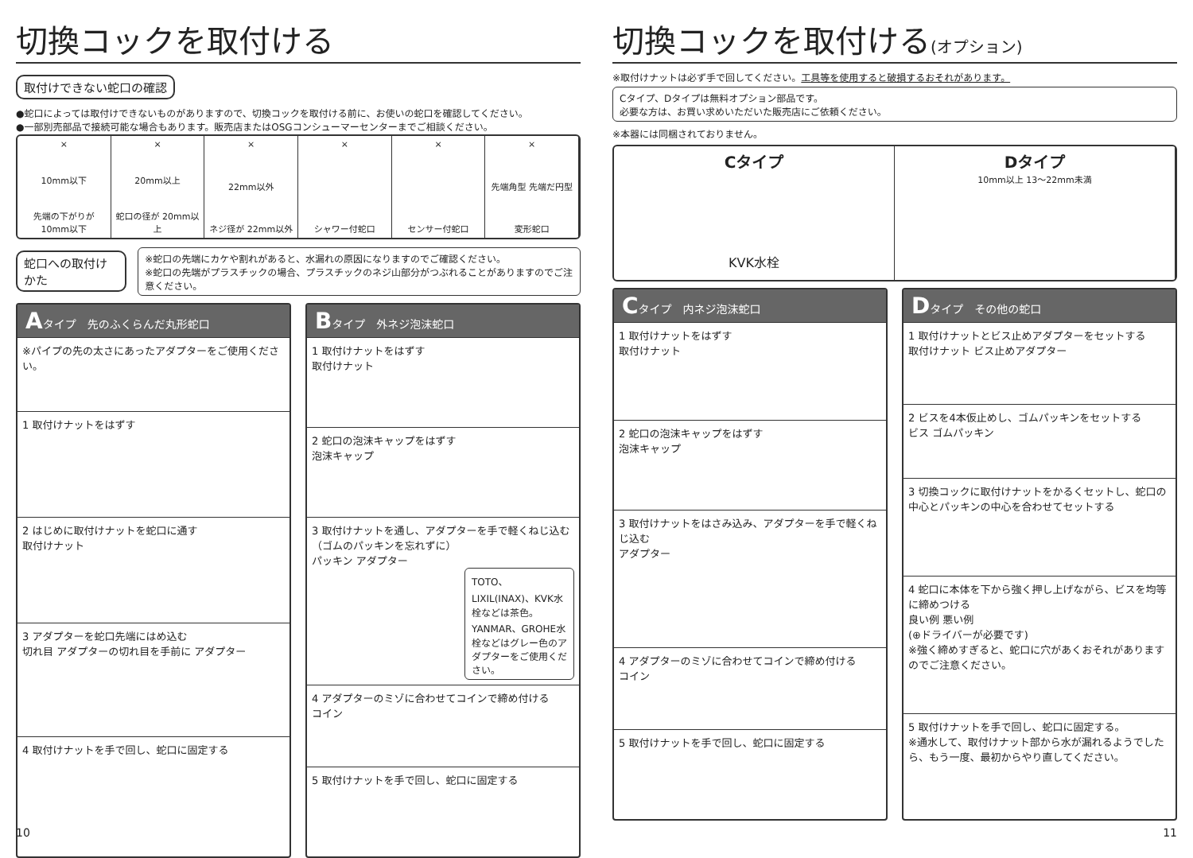切換コックを取付ける
取付けできない蛇口の確認
●蛇口によっては取付けできないものがありますので、切換コックを取付ける前に、お使いの蛇口を確認してください。
●一部別売部品で接続可能な場合もあります。販売店またはOSGコンシューマーセンターまでご相談ください。
×
10mm以下
先端の下がりが 10mm以下
×
20mm以上
蛇口の径が 20mm以上
×
22mm以外
ネジ径が 22mm以外
×
シャワー付蛇口
×
センサー付蛇口
×
先端角型 先端だ円型
変形蛇口
蛇口への取付けかた
※蛇口の先端にカケや割れがあると、水漏れの原因になりますのでご確認ください。
※蛇口の先端がプラスチックの場合、プラスチックのネジ山部分がつぶれることがありますのでご注意ください。
Aタイプ　先のふくらんだ丸形蛇口
※パイプの先の太さにあったアダプターをご使用ください。
1 取付けナットをはずす
2 はじめに取付けナットを蛇口に通す
取付けナット
3 アダプターを蛇口先端にはめ込む
切れ目 アダプターの切れ目を手前に アダプター
4 取付けナットを手で回し、蛇口に固定する
Bタイプ　外ネジ泡沫蛇口
1 取付けナットをはずす
取付けナット
2 蛇口の泡沫キャップをはずす
泡沫キャップ
3 取付けナットを通し、アダプターを手で軽くねじ込む（ゴムのパッキンを忘れずに）
パッキン アダプター
TOTO、LIXIL(INAX)、KVK水栓などは茶色。YANMAR、GROHE水栓などはグレー色のアダプターをご使用ください。
4 アダプターのミゾに合わせてコインで締め付ける
コイン
5 取付けナットを手で回し、蛇口に固定する
10
切換コックを取付ける(オプション)
※取付けナットは必ず手で回してください。工具等を使用すると破損するおそれがあります。
Cタイプ、Dタイプは無料オプション部品です。
必要な方は、お買い求めいただいた販売店にご依頼ください。
※本器には同梱されておりません。
Cタイプ
KVK水栓
Dタイプ
10mm以上 13〜22mm未満
Cタイプ　内ネジ泡沫蛇口
1 取付けナットをはずす
取付けナット
2 蛇口の泡沫キャップをはずす
泡沫キャップ
3 取付けナットをはさみ込み、アダプターを手で軽くねじ込む
アダプター
4 アダプターのミゾに合わせてコインで締め付ける
コイン
5 取付けナットを手で回し、蛇口に固定する
Dタイプ　その他の蛇口
1 取付けナットとビス止めアダプターをセットする
取付けナット ビス止めアダプター
2 ビスを4本仮止めし、ゴムパッキンをセットする
ビス ゴムパッキン
3 切換コックに取付けナットをかるくセットし、蛇口の中心とパッキンの中心を合わせてセットする
4 蛇口に本体を下から強く押し上げながら、ビスを均等に締めつける
良い例 悪い例
(⊕ドライバーが必要です)
※強く締めすぎると、蛇口に穴があくおそれがありますのでご注意ください。
5 取付けナットを手で回し、蛇口に固定する。
※通水して、取付けナット部から水が漏れるようでしたら、もう一度、最初からやり直してください。
11